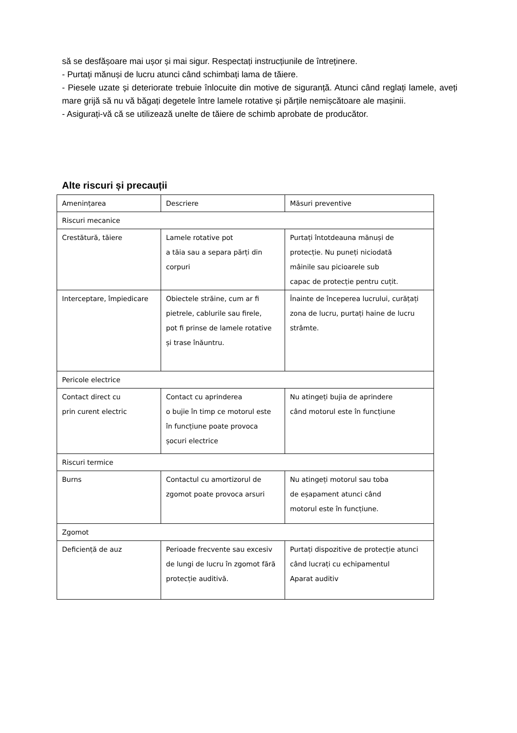să se desfășoare mai ușor și mai sigur. Respectați instrucțiunile de întreținere.
- Purtați mănuși de lucru atunci când schimbați lama de tăiere.
- Piesele uzate și deteriorate trebuie înlocuite din motive de siguranță. Atunci când reglați lamele, aveți mare grijă să nu vă băgați degetele între lamele rotative și părțile nemișcătoare ale mașinii.
- Asigurați-vă că se utilizează unelte de tăiere de schimb aprobate de producător.
Alte riscuri și precauții
| Amenințarea | Descriere | Măsuri preventive |
| --- | --- | --- |
| Riscuri mecanice | | |
| Crestătură, tăiere | Lamele rotative pot a tăia sau a separa părți din corpuri | Purtați întotdeauna mănuși de protecție. Nu puneți niciodată mâinile sau picioarele sub capac de protecție pentru cuțit. |
| Interceptare, împiedicare | Obiectele străine, cum ar fi pietrele, cablurile sau firele, pot fi prinse de lamele rotative și trase înăuntru. | Înainte de începerea lucrului, curățați zona de lucru, purtați haine de lucru strâmte. |
| Pericole electrice | | |
| Contact direct cu prin curent electric | Contact cu aprinderea o bujie în timp ce motorul este în funcțiune poate provoca șocuri electrice | Nu atingeți bujia de aprindere când motorul este în funcțiune |
| Riscuri termice | | |
| Burns | Contactul cu amortizorul de zgomot poate provoca arsuri | Nu atingeți motorul sau toba de eșapament atunci când motorul este în funcțiune. |
| Zgomot | | |
| Deficiență de auz | Perioade frecvente sau excesiv de lungi de lucru în zgomot fără protecție auditivă. | Purtați dispozitive de protecție atunci când lucrați cu echipamentul Aparat auditiv |